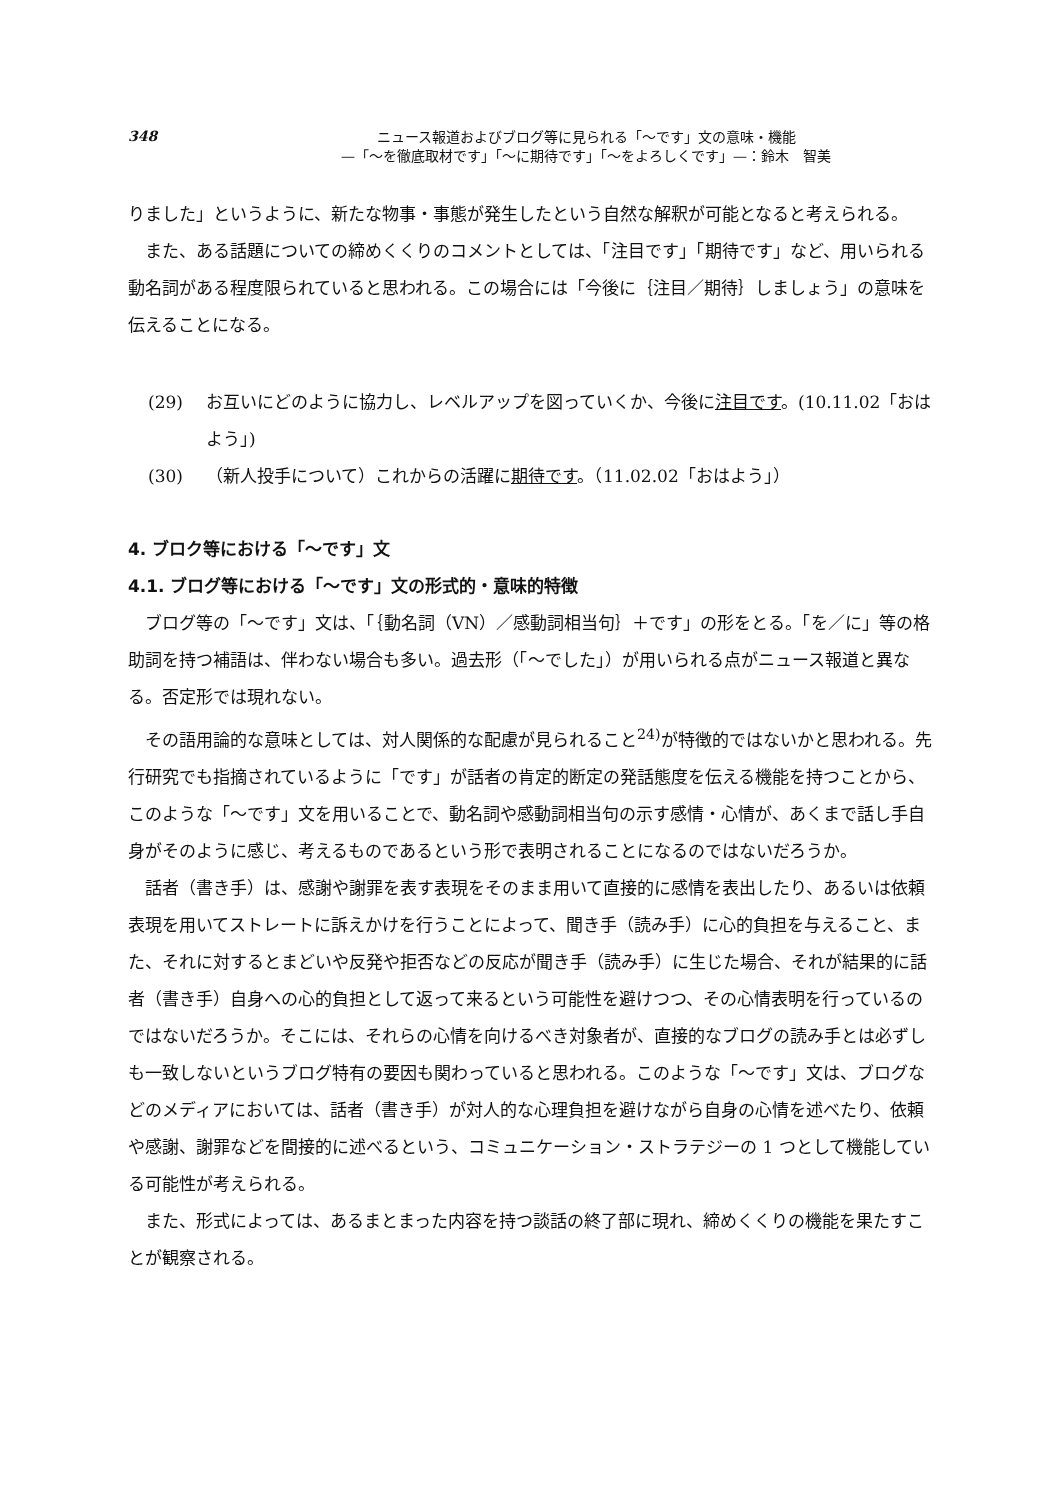348
ニュース報道およびブログ等に見られる「〜です」文の意味・機能
—「〜を徹底取材です」「〜に期待です」「〜をよろしくです」—：鈴木　智美
りました」というように、新たな物事・事態が発生したという自然な解釈が可能となると考えられる。
また、ある話題についての締めくくりのコメントとしては、「注目です」「期待です」など、用いられる動名詞がある程度限られていると思われる。この場合には「今後に｛注目／期待｝しましょう」の意味を伝えることになる。
(29) お互いにどのように協力し、レベルアップを図っていくか、今後に注目です。(10.11.02「おはよう」)
(30) （新人投手について）これからの活躍に期待です。（11.02.02「おはよう」）
4. ブロク等における「〜です」文
4.1. ブログ等における「〜です」文の形式的・意味的特徴
ブログ等の「〜です」文は、「｛動名詞（VN）／感動詞相当句｝＋です」の形をとる。「を／に」等の格助詞を持つ補語は、伴わない場合も多い。過去形（「〜でした」）が用いられる点がニュース報道と異なる。否定形では現れない。
その語用論的な意味としては、対人関係的な配慮が見られること<sup>24)</sup>が特徴的ではないかと思われる。先行研究でも指摘されているように「です」が話者の肯定的断定の発話態度を伝える機能を持つことから、このような「〜です」文を用いることで、動名詞や感動詞相当句の示す感情・心情が、あくまで話し手自身がそのように感じ、考えるものであるという形で表明されることになるのではないだろうか。
話者（書き手）は、感謝や謝罪を表す表現をそのまま用いて直接的に感情を表出したり、あるいは依頼表現を用いてストレートに訴えかけを行うことによって、聞き手（読み手）に心的負担を与えること、また、それに対するとまどいや反発や拒否などの反応が聞き手（読み手）に生じた場合、それが結果的に話者（書き手）自身への心的負担として返って来るという可能性を避けつつ、その心情表明を行っているのではないだろうか。そこには、それらの心情を向けるべき対象者が、直接的なブログの読み手とは必ずしも一致しないというブログ特有の要因も関わっていると思われる。このような「〜です」文は、ブログなどのメディアにおいては、話者（書き手）が対人的な心理負担を避けながら自身の心情を述べたり、依頼や感謝、謝罪などを間接的に述べるという、コミュニケーション・ストラテジーの 1 つとして機能している可能性が考えられる。
また、形式によっては、あるまとまった内容を持つ談話の終了部に現れ、締めくくりの機能を果たすことが観察される。